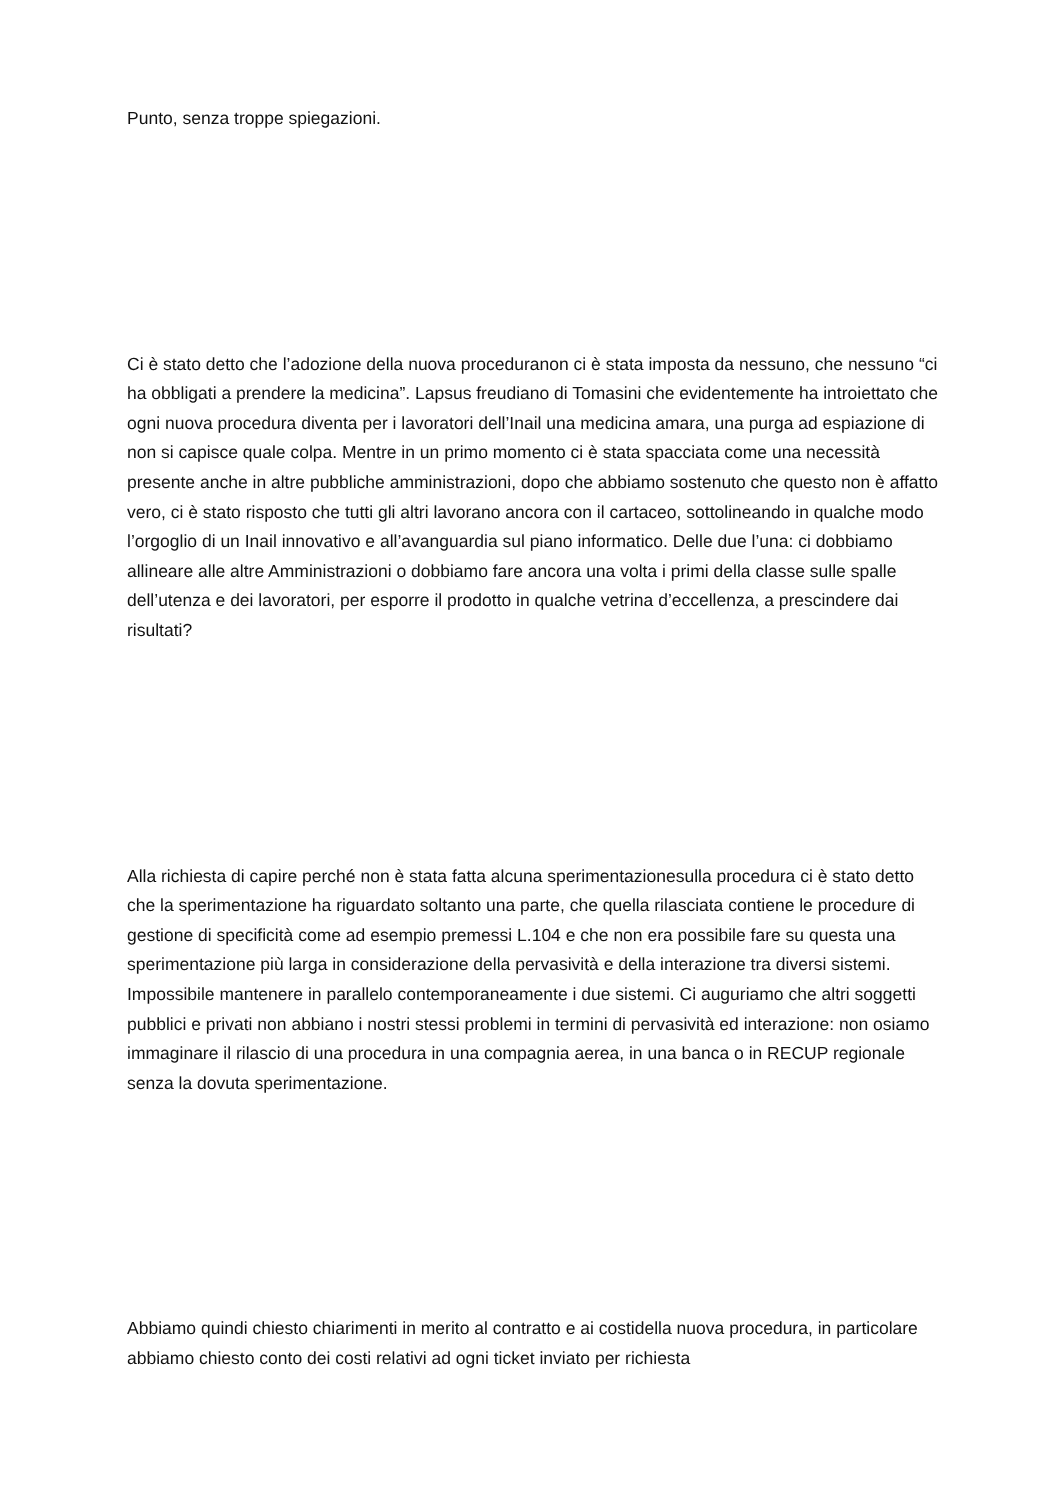Punto, senza troppe spiegazioni.
Ci è stato detto che l’adozione della nuova proceduranon ci è stata imposta da nessuno, che nessuno “ci ha obbligati a prendere la medicina”. Lapsus freudiano di Tomasini che evidentemente ha introiettato che ogni nuova procedura diventa per i lavoratori dell’Inail una medicina amara, una purga ad espiazione di non si capisce quale colpa. Mentre in un primo momento ci è stata spacciata come una necessità presente anche in altre pubbliche amministrazioni, dopo che abbiamo sostenuto che questo non è affatto vero, ci è stato risposto che tutti gli altri lavorano ancora con il cartaceo, sottolineando in qualche modo l’orgoglio di un Inail innovativo e all’avanguardia sul piano informatico. Delle due l’una: ci dobbiamo allineare alle altre Amministrazioni o dobbiamo fare ancora una volta i primi della classe sulle spalle dell’utenza e dei lavoratori, per esporre il prodotto in qualche vetrina d’eccellenza, a prescindere dai risultati?
Alla richiesta di capire perché non è stata fatta alcuna sperimentazionesulla procedura ci è stato detto che la sperimentazione ha riguardato soltanto una parte, che quella rilasciata contiene le procedure di gestione di specificità come ad esempio premessi L.104 e che non era possibile fare su questa una sperimentazione più larga in considerazione della pervasività e della interazione tra diversi sistemi. Impossibile mantenere in parallelo contemporaneamente i due sistemi. Ci auguriamo che altri soggetti pubblici e privati non abbiano i nostri stessi problemi in termini di pervasività ed interazione: non osiamo immaginare il rilascio di una procedura in una compagnia aerea, in una banca o in RECUP regionale senza la dovuta sperimentazione.
Abbiamo quindi chiesto chiarimenti in merito al contratto e ai costidella nuova procedura, in particolare abbiamo chiesto conto dei costi relativi ad ogni ticket inviato per richiesta